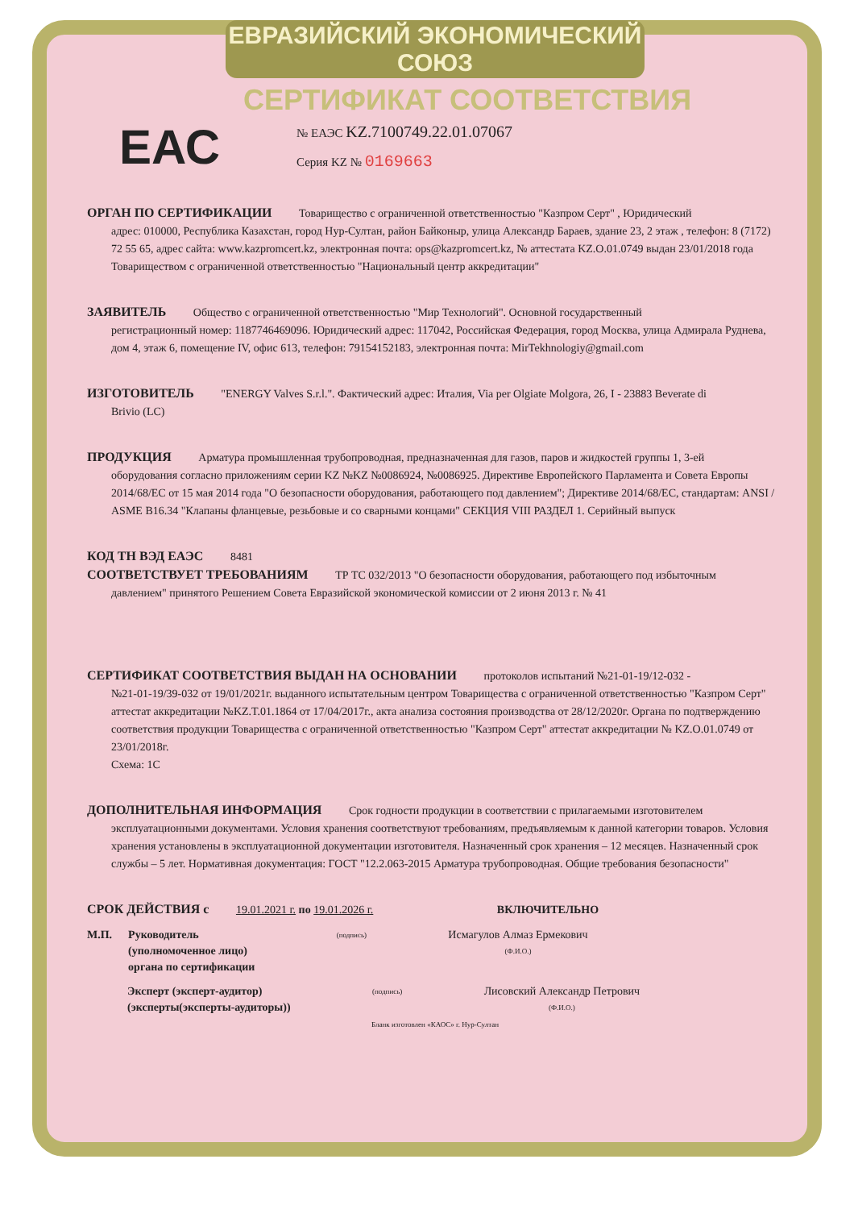ЕВРАЗИЙСКИЙ ЭКОНОМИЧЕСКИЙ СОЮЗ
СЕРТИФИКАТ СООТВЕТСТВИЯ
ЕАС
№ ЕАЭС KZ.7100749.22.01.07067
Серия KZ № 0169663
ОРГАН ПО СЕРТИФИКАЦИИ Товарищество с ограниченной ответственностью "Казпром Серт" , Юридический
адрес: 010000, Республика Казахстан, город Нур-Султан, район Байконыр, улица Александр Бараев, здание 23, 2 этаж , телефон: 8 (7172) 72 55 65, адрес сайта: www.kazpromcert.kz, электронная почта: ops@kazpromcert.kz, № аттестата KZ.O.01.0749 выдан 23/01/2018 года Товариществом с ограниченной ответственностью "Национальный центр аккредитации"
ЗАЯВИТЕЛЬ Общество с ограниченной ответственностью "Мир Технологий". Основной государственный
регистрационный номер: 1187746469096. Юридический адрес: 117042, Российская Федерация, город Москва, улица Адмирала Руднева, дом 4, этаж 6, помещение IV, офис 613, телефон: 79154152183, электронная почта: MirTekhnologiy@gmail.com
ИЗГОТОВИТЕЛЬ "ENERGY Valves S.r.l.". Фактический адрес: Италия, Via per Olgiate Molgora, 26, I - 23883 Beverate di
Brivio (LC)
ПРОДУКЦИЯ Арматура промышленная трубопроводная, предназначенная для газов, паров и жидкостей группы 1, 3-ей
оборудования согласно приложениям серии KZ №KZ №0086924, №0086925. Директиве Европейского Парламента и Совета Европы 2014/68/ЕС от 15 мая 2014 года "О безопасности оборудования, работающего под давлением"; Директиве 2014/68/ЕС, стандартам: ANSI / ASME B16.34 "Клапаны фланцевые, резьбовые и со сварными концами" СЕКЦИЯ VIII РАЗДЕЛ 1. Серийный выпуск
КОД ТН ВЭД ЕАЭС 8481
СООТВЕТСТВУЕТ ТРЕБОВАНИЯМ ТР ТС 032/2013 "О безопасности оборудования, работающего под избыточным
давлением" принятого Решением Совета Евразийской экономической комиссии от 2 июня 2013 г. № 41
СЕРТИФИКАТ СООТВЕТСТВИЯ ВЫДАН НА ОСНОВАНИИ протоколов испытаний №21-01-19/12-032 -
№21-01-19/39-032 от 19/01/2021г. выданного испытательным центром Товарищества с ограниченной ответственностью "Казпром Серт" аттестат аккредитации №KZ.T.01.1864 от 17/04/2017г., акта анализа состояния производства от 28/12/2020г. Органа по подтверждению соответствия продукции Товарищества с ограниченной ответственностью "Казпром Серт" аттестат аккредитации № KZ.O.01.0749 от 23/01/2018г.
Схема: 1С
ДОПОЛНИТЕЛЬНАЯ ИНФОРМАЦИЯ Срок годности продукции в соответствии с прилагаемыми изготовителем
эксплуатационными документами. Условия хранения соответствуют требованиям, предъявляемым к данной категории товаров. Условия хранения установлены в эксплуатационной документации изготовителя. Назначенный срок хранения – 12 месяцев. Назначенный срок службы – 5 лет. Нормативная документация: ГОСТ "12.2.063-2015 Арматура трубопроводная. Общие требования безопасности"
СРОК ДЕЙСТВИЯ с 19.01.2021 г. по 19.01.2026 г. ВКЛЮЧИТЕЛЬНО
М.П. Руководитель
(уполномоченное лицо)
органа по сертификации
(подпись)
Исмагулов Алмаз Ермекович
(Ф.И.О.)
Эксперт (эксперт-аудитор)
(эксперты(эксперты-аудиторы))
(подпись)
Лисовский Александр Петрович
(Ф.И.О.)
Бланк изготовлен «КАОС» г. Нур-Султан